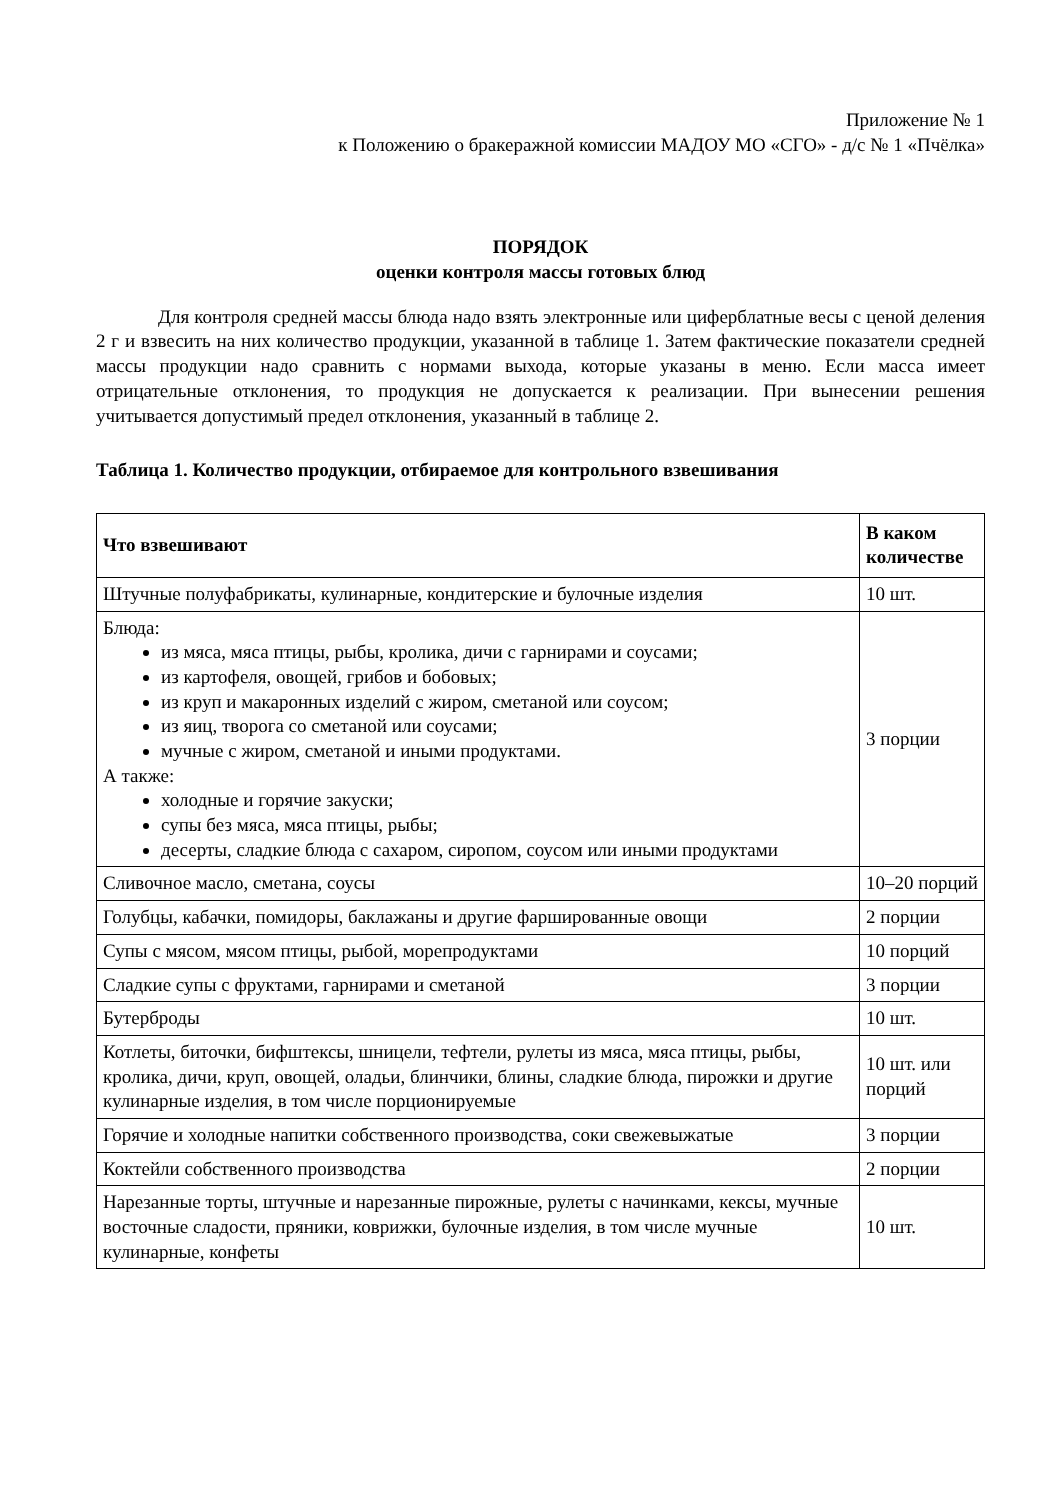Приложение № 1
к Положению о бракеражной комиссии МАДОУ МО «СГО» - д/с № 1 «Пчёлка»
ПОРЯДОК
оценки контроля массы готовых блюд
Для контроля средней массы блюда надо взять электронные или циферблатные весы с ценой деления 2 г и взвесить на них количество продукции, указанной в таблице 1. Затем фактические показатели средней массы продукции надо сравнить с нормами выхода, которые указаны в меню. Если масса имеет отрицательные отклонения, то продукция не допускается к реализации. При вынесении решения учитывается допустимый предел отклонения, указанный в таблице 2.
Таблица 1. Количество продукции, отбираемое для контрольного взвешивания
| Что взвешивают | В каком количестве |
| --- | --- |
| Штучные полуфабрикаты, кулинарные, кондитерские и булочные изделия | 10 шт. |
| Блюда: из мяса, мяса птицы, рыбы, кролика, дичи с гарнирами и соусами; из картофеля, овощей, грибов и бобовых; из круп и макаронных изделий с жиром, сметаной или соусом; из яиц, творога со сметаной или соусами; мучные с жиром, сметаной и иными продуктами. А также: холодные и горячие закуски; супы без мяса, мяса птицы, рыбы; десерты, сладкие блюда с сахаром, сиропом, соусом или иными продуктами | 3 порции |
| Сливочное масло, сметана, соусы | 10–20 порций |
| Голубцы, кабачки, помидоры, баклажаны и другие фаршированные овощи | 2 порции |
| Супы с мясом, мясом птицы, рыбой, морепродуктами | 10 порций |
| Сладкие супы с фруктами, гарнирами и сметаной | 3 порции |
| Бутерброды | 10 шт. |
| Котлеты, биточки, бифштексы, шницели, тефтели, рулеты из мяса, мяса птицы, рыбы, кролика, дичи, круп, овощей, оладьи, блинчики, блины, сладкие блюда, пирожки и другие кулинарные изделия, в том числе порционируемые | 10 шт. или порций |
| Горячие и холодные напитки собственного производства, соки свежевыжатые | 3 порции |
| Коктейли собственного производства | 2 порции |
| Нарезанные торты, штучные и нарезанные пирожные, рулеты с начинками, кексы, мучные восточные сладости, пряники, коврижки, булочные изделия, в том числе мучные кулинарные, конфеты | 10 шт. |